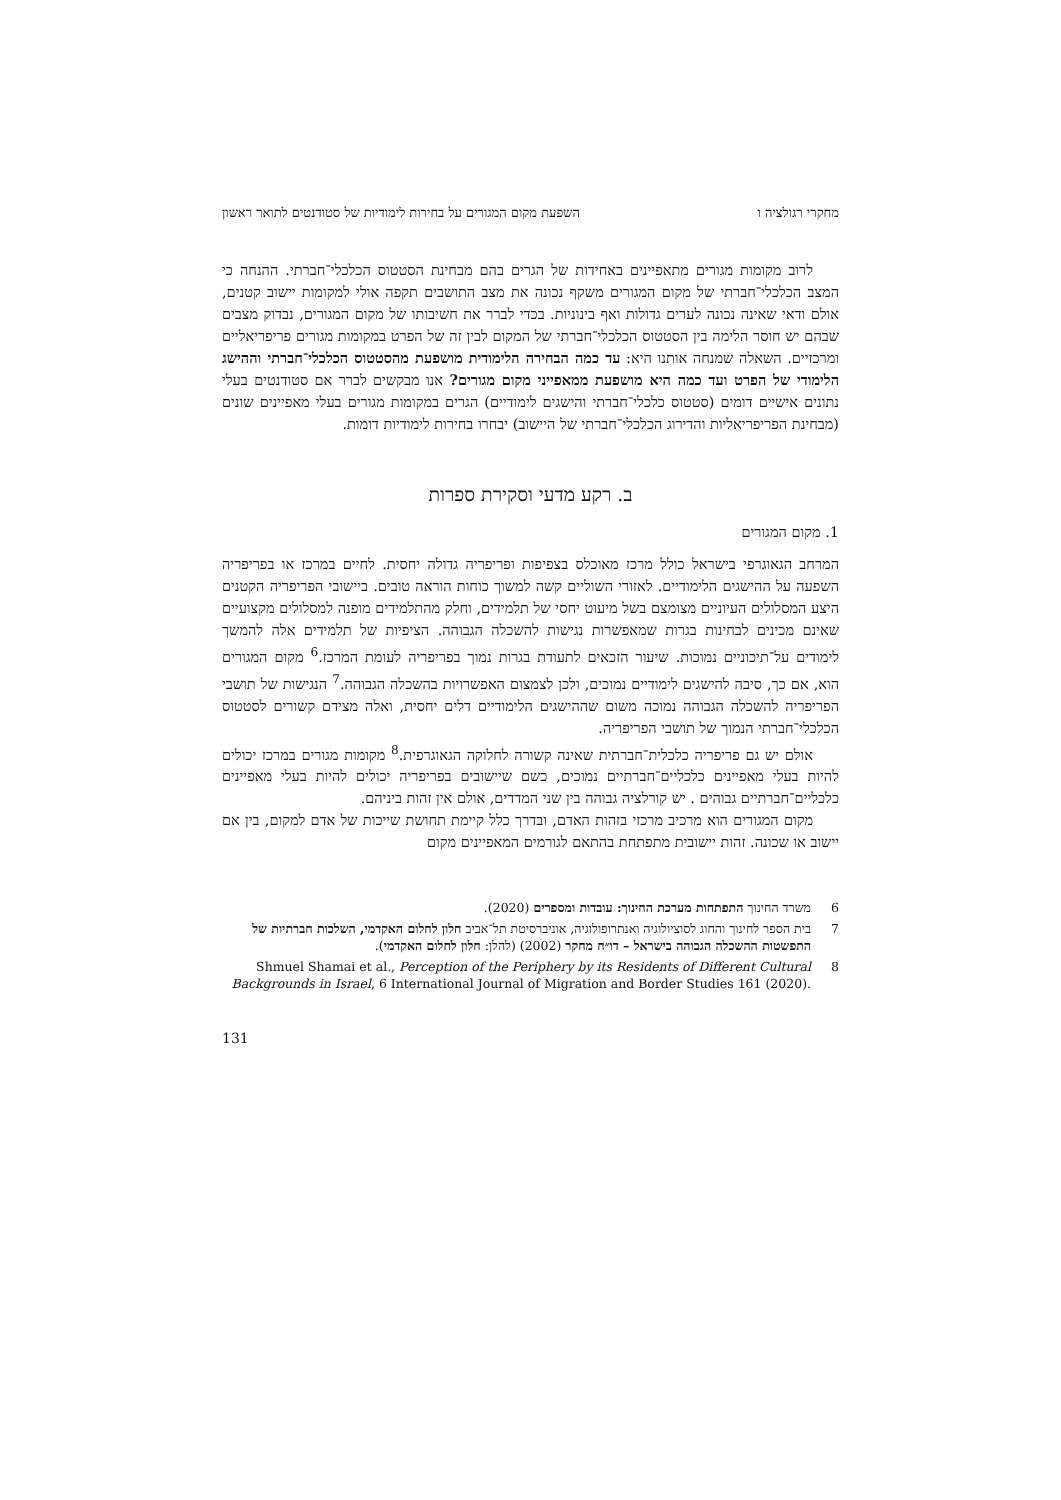מחקרי רגולציה ו השפעת מקום המגורים על בחירות לימודיות של סטודנטים לתואר ראשון
לרוב מקומות מגורים מתאפיינים באחידות של הגרים בהם מבחינת הסטטוס הכלכלי־חברתי. ההנחה כי המצב הכלכלי־חברתי של מקום המגורים משקף נכונה את מצב התושבים תקפה אולי למקומות יישוב קטנים, אולם ודאי שאינה נכונה לערים גדולות ואף בינוניות. בכדי לברר את חשיבותו של מקום המגורים, נבדוק מצבים שבהם יש חוסר הלימה בין הסטטוס הכלכלי־חברתי של המקום לבין זה של הפרט במקומות מגורים פריפריאליים ומרכזיים. השאלה שמנחה אותנו היא: עד כמה הבחירה הלימודית מושפעת מהסטטוס הכלכלי־חברתי וההישג הלימודי של הפרט ועד כמה היא מושפעת ממאפייני מקום מגורים? אנו מבקשים לברר אם סטודנטים בעלי נתונים אישיים דומים (סטטוס כלכלי־חברתי והישגים לימודיים) הגרים במקומות מגורים בעלי מאפיינים שונים (מבחינת הפריפריאליות והדירוג הכלכלי־חברתי של היישוב) יבחרו בחירות לימודיות דומות.
ב. רקע מדעי וסקירת ספרות
1. מקום המגורים
המרחב הגאוגרפי בישראל כולל מרכז מאוכלס בצפיפות ופריפריה גדולה יחסית. לחיים במרכז או בפריפריה השפעה על ההישגים הלימודיים. לאזורי השוליים קשה למשוך כוחות הוראה טובים. ביישובי הפריפריה הקטנים היצע המסלולים העיוניים מצומצם בשל מיעוט יחסי של תלמידים, וחלק מהתלמידים מופנה למסלולים מקצועיים שאינם מכינים לבחינות בגרות שמאפשרות נגישות להשכלה הגבוהה. הציפיות של תלמידים אלה להמשך לימודים על־תיכוניים נמוכות. שיעור הזכאים לתעודת בגרות נמוך בפריפריה לעומת המרכז.<sup>6</sup> מקום המגורים הוא, אם כך, סיבה להישגים לימודיים נמוכים, ולכן לצמצום האפשרויות בהשכלה הגבוהה.<sup>7</sup> הנגישות של תושבי הפריפריה להשכלה הגבוהה נמוכה משום שההישגים הלימודיים דלים יחסית, ואלה מצידם קשורים לסטטוס הכלכלי־חברתי הנמוך של תושבי הפריפריה.
אולם יש גם פריפריה כלכלית־חברתית שאינה קשורה לחלוקה הגאוגרפית.<sup>8</sup> מקומות מגורים במרכז יכולים להיות בעלי מאפיינים כלכליים־חברתיים נמוכים, כשם שיישובים בפריפריה יכולים להיות בעלי מאפיינים כלכליים־חברתיים גבוהים . יש קורלציה גבוהה בין שני המדדים, אולם אין זהות ביניהם.
מקום המגורים הוא מרכיב מרכזי בזהות האדם, ובדרך כלל קיימת תחושת שייכות של אדם למקום, בין אם יישוב או שכונה. זהות יישובית מתפתחת בהתאם לגורמים המאפיינים מקום
6 משרד החינוך התפתחות מערכת החינוך: עובדות ומספרים (2020).
7 בית הספר לחינוך והחוג לסוציולוגיה ואנתרופולוגיה, אוניברסיטת תל־אביב חלון לחלום האקדמי, השלכות חברתיות של התפשטות ההשכלה הגבוהה בישראל – דו״ח מחקר (2002) (להלן: חלון לחלום האקדמי).
8 Shmuel Shamai et al., Perception of the Periphery by its Residents of Different Cultural Backgrounds in Israel, 6 International Journal of Migration and Border Studies 161 (2020).
131